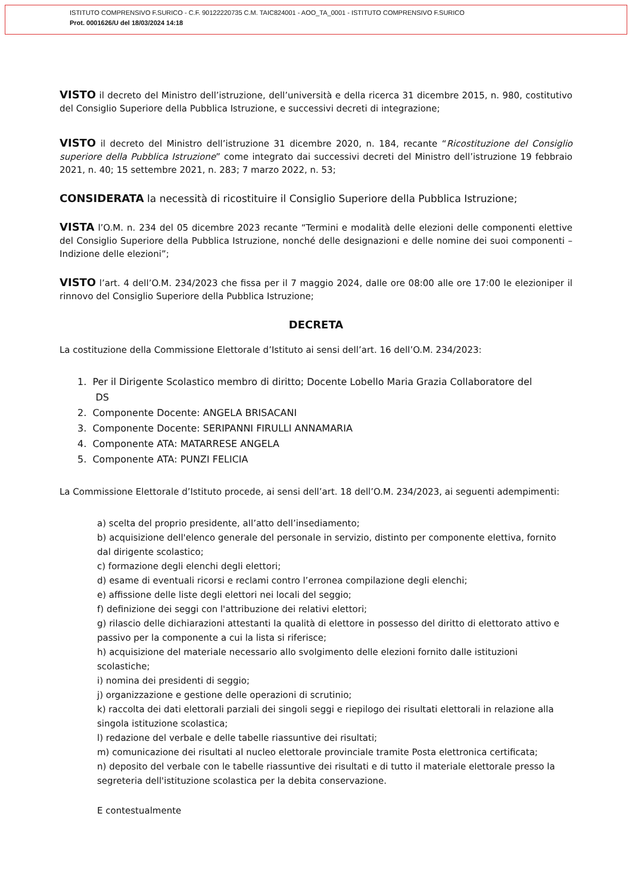ISTITUTO COMPRENSIVO F.SURICO - C.F. 90122220735 C.M. TAIC824001 - AOO_TA_0001 - ISTITUTO COMPRENSIVO F.SURICO
Prot. 0001626/U del 18/03/2024 14:18
VISTO il decreto del Ministro dell’istruzione, dell’università e della ricerca 31 dicembre 2015, n. 980, costitutivo del Consiglio Superiore della Pubblica Istruzione, e successivi decreti di integrazione;
VISTO il decreto del Ministro dell’istruzione 31 dicembre 2020, n. 184, recante “Ricostituzione del Consiglio superiore della Pubblica Istruzione” come integrato dai successivi decreti del Ministro dell’istruzione 19 febbraio 2021, n. 40; 15 settembre 2021, n. 283; 7 marzo 2022, n. 53;
CONSIDERATA la necessità di ricostituire il Consiglio Superiore della Pubblica Istruzione;
VISTA l’O.M. n. 234 del 05 dicembre 2023 recante “Termini e modalità delle elezioni delle componenti elettive del Consiglio Superiore della Pubblica Istruzione, nonché delle designazioni e delle nomine dei suoi componenti – Indizione delle elezioni”;
VISTO l’art. 4 dell’O.M. 234/2023 che fissa per il 7 maggio 2024, dalle ore 08:00 alle ore 17:00 le elezioniper il rinnovo del Consiglio Superiore della Pubblica Istruzione;
DECRETA
La costituzione della Commissione Elettorale d’Istituto ai sensi dell’art. 16 dell’O.M. 234/2023:
1. Per il Dirigente Scolastico membro di diritto; Docente Lobello Maria Grazia Collaboratore del
DS
2. Componente Docente: ANGELA BRISACANI
3. Componente Docente: SERIPANNI FIRULLI ANNAMARIA
4. Componente ATA: MATARRESE ANGELA
5. Componente ATA: PUNZI FELICIA
La Commissione Elettorale d’Istituto procede, ai sensi dell’art. 18 dell’O.M. 234/2023, ai seguenti adempimenti:
a) scelta del proprio presidente, all’atto dell’insediamento;
b) acquisizione dell'elenco generale del personale in servizio, distinto per componente elettiva, fornito dal dirigente scolastico;
c) formazione degli elenchi degli elettori;
d) esame di eventuali ricorsi e reclami contro l’erronea compilazione degli elenchi;
e) affissione delle liste degli elettori nei locali del seggio;
f) definizione dei seggi con l'attribuzione dei relativi elettori;
g) rilascio delle dichiarazioni attestanti la qualità di elettore in possesso del diritto di elettorato attivo e passivo per la componente a cui la lista si riferisce;
h) acquisizione del materiale necessario allo svolgimento delle elezioni fornito dalle istituzioni scolastiche;
i) nomina dei presidenti di seggio;
j) organizzazione e gestione delle operazioni di scrutinio;
k) raccolta dei dati elettorali parziali dei singoli seggi e riepilogo dei risultati elettorali in relazione alla singola istituzione scolastica;
l) redazione del verbale e delle tabelle riassuntive dei risultati;
m) comunicazione dei risultati al nucleo elettorale provinciale tramite Posta elettronica certificata;
n) deposito del verbale con le tabelle riassuntive dei risultati e di tutto il materiale elettorale presso la segreteria dell'istituzione scolastica per la debita conservazione.
E contestualmente